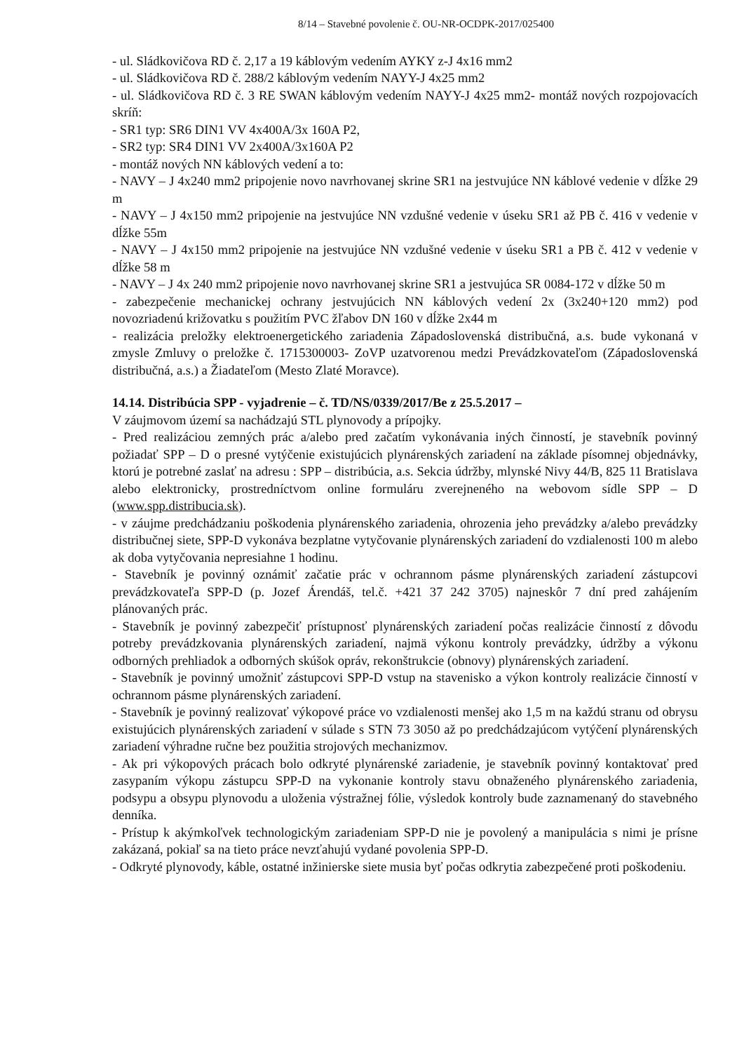8/14 – Stavebné povolenie č. OU-NR-OCDPK-2017/025400
- ul. Sládkovičova RD č. 2,17 a 19 káblovým vedením AYKY z-J 4x16 mm2
- ul. Sládkovičova RD č. 288/2 káblovým vedením NAYY-J 4x25 mm2
- ul. Sládkovičova RD č. 3 RE SWAN káblovým vedením NAYY-J 4x25 mm2- montáž nových rozpojovacích skríň:
- SR1 typ: SR6 DIN1 VV 4x400A/3x 160A P2,
- SR2 typ: SR4 DIN1 VV 2x400A/3x160A P2
- montáž nových NN káblových vedení a to:
- NAVY – J 4x240 mm2 pripojenie novo navrhovanej skrine SR1 na jestvujúce NN káblové vedenie v dĺžke 29 m
- NAVY – J 4x150 mm2 pripojenie na jestvujúce NN vzdušné vedenie v úseku SR1 až PB č. 416 v vedenie v dĺžke 55m
- NAVY – J 4x150 mm2 pripojenie na jestvujúce NN vzdušné vedenie v úseku SR1 a PB č. 412 v vedenie v dĺžke 58 m
- NAVY – J 4x 240 mm2 pripojenie novo navrhovanej skrine SR1 a jestvujúca SR 0084-172 v dĺžke 50 m
- zabezpečenie mechanickej ochrany jestvujúcich NN káblových vedení 2x (3x240+120 mm2) pod novozriadenú križovatku s použitím PVC žľabov DN 160 v dĺžke 2x44 m
- realizácia preložky elektroenergetického zariadenia Západoslovenská distribučná, a.s. bude vykonaná v zmysle Zmluvy o preložke č. 1715300003- ZoVP uzatvorenou medzi Prevádzkovateľom (Západoslovenská distribučná, a.s.) a Žiadateľom (Mesto Zlaté Moravce).
14.14. Distribúcia SPP - vyjadrenie – č. TD/NS/0339/2017/Be z 25.5.2017 –
V záujmovom území sa nachádzajú STL plynovody a prípojky.
- Pred realizáciou zemných prác a/alebo pred začatím vykonávania iných činností, je stavebník povinný požiadať SPP – D o presné vytýčenie existujúcich plynárenských zariadení na základe písomnej objednávky, ktorú je potrebné zaslať na adresu : SPP – distribúcia, a.s. Sekcia údržby, mlynské Nivy 44/B, 825 11 Bratislava alebo elektronicky, prostredníctvom online formuláru zverejneného na webovom sídle SPP – D (www.spp.distribucia.sk).
- v záujme predchádzaniu poškodenia plynárenského zariadenia, ohrozenia jeho prevádzky a/alebo prevádzky distribučnej siete, SPP-D vykonáva bezplatne vytyčovanie plynárenských zariadení do vzdialenosti 100 m alebo ak doba vytyčovania nepresiahne 1 hodinu.
- Stavebník je povinný oznámiť začatie prác v ochrannom pásme plynárenských zariadení zástupcovi prevádzkovateľa SPP-D (p. Jozef Árendáš, tel.č. +421 37 242 3705) najneskôr 7 dní pred zahájením plánovaných prác.
- Stavebník je povinný zabezpečiť prístupnosť plynárenských zariadení počas realizácie činností z dôvodu potreby prevádzkovania plynárenských zariadení, najmä výkonu kontroly prevádzky, údržby a výkonu odborných prehliadok a odborných skúšok opráv, rekonštrukcie (obnovy) plynárenských zariadení.
- Stavebník je povinný umožniť zástupcovi SPP-D vstup na stavenisko a výkon kontroly realizácie činností v ochrannom pásme plynárenských zariadení.
- Stavebník je povinný realizovať výkopové práce vo vzdialenosti menšej ako 1,5 m na každú stranu od obrysu existujúcich plynárenských zariadení v súlade s STN 73 3050 až po predchádzajúcom vytýčení plynárenských zariadení výhradne ručne bez použitia strojových mechanizmov.
- Ak pri výkopových prácach bolo odkryté plynárenské zariadenie, je stavebník povinný kontaktovať pred zasypaním výkopu zástupcu SPP-D na vykonanie kontroly stavu obnaženého plynárenského zariadenia, podsypu a obsypu plynovodu a uloženia výstražnej fólie, výsledok kontroly bude zaznamenaný do stavebného denníka.
- Prístup k akýmkoľvek technologickým zariadeniam SPP-D nie je povolený a manipulácia s nimi je prísne zakázaná, pokiaľ sa na tieto práce nevzťahujú vydané povolenia SPP-D.
- Odkryté plynovody, káble, ostatné inžinierske siete musia byť počas odkrytia zabezpečené proti poškodeniu.